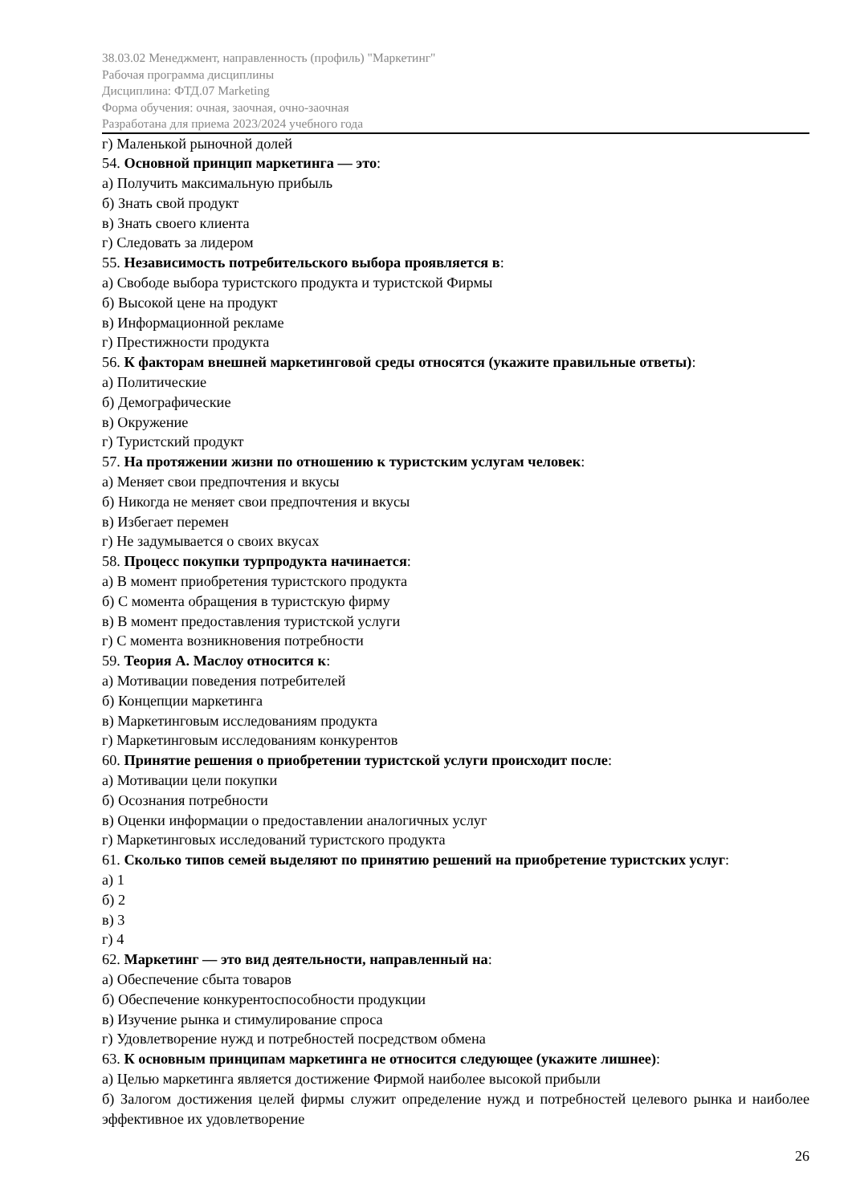38.03.02 Менеджмент, направленность (профиль) "Маркетинг"
Рабочая программа дисциплины
Дисциплина: ФТД.07 Marketing
Форма обучения: очная, заочная, очно-заочная
Разработана для приема 2023/2024 учебного года
г) Маленькой рыночной долей
54. Основной принцип маркетинга — это:
а) Получить максимальную прибыль
б) Знать свой продукт
в) Знать своего клиента
г) Следовать за лидером
55. Независимость потребительского выбора проявляется в:
а) Свободе выбора туристского продукта и туристской Фирмы
б) Высокой цене на продукт
в) Информационной рекламе
г) Престижности продукта
56. К факторам внешней маркетинговой среды относятся (укажите правильные ответы):
а) Политические
б) Демографические
в) Окружение
г) Туристский продукт
57. На протяжении жизни по отношению к туристским услугам человек:
а) Меняет свои предпочтения и вкусы
б) Никогда не меняет свои предпочтения и вкусы
в) Избегает перемен
г) Не задумывается о своих вкусах
58. Процесс покупки турпродукта начинается:
а) В момент приобретения туристского продукта
б) С момента обращения в туристскую фирму
в) В момент предоставления туристской услуги
г) С момента возникновения потребности
59. Теория А. Маслоу относится к:
а) Мотивации поведения потребителей
б) Концепции маркетинга
в) Маркетинговым исследованиям продукта
г) Маркетинговым исследованиям конкурентов
60. Принятие решения о приобретении туристской услуги происходит после:
а) Мотивации цели покупки
б) Осознания потребности
в) Оценки информации о предоставлении аналогичных услуг
г) Маркетинговых исследований туристского продукта
61. Сколько типов семей выделяют по принятию решений на приобретение туристских услуг:
а) 1
б) 2
в) 3
г) 4
62. Маркетинг — это вид деятельности, направленный на:
а) Обеспечение сбыта товаров
б) Обеспечение конкурентоспособности продукции
в) Изучение рынка и стимулирование спроса
г) Удовлетворение нужд и потребностей посредством обмена
63. К основным принципам маркетинга не относится следующее (укажите лишнее):
а) Целью маркетинга является достижение Фирмой наиболее высокой прибыли
б) Залогом достижения целей фирмы служит определение нужд и потребностей целевого рынка и наиболее эффективное их удовлетворение
26